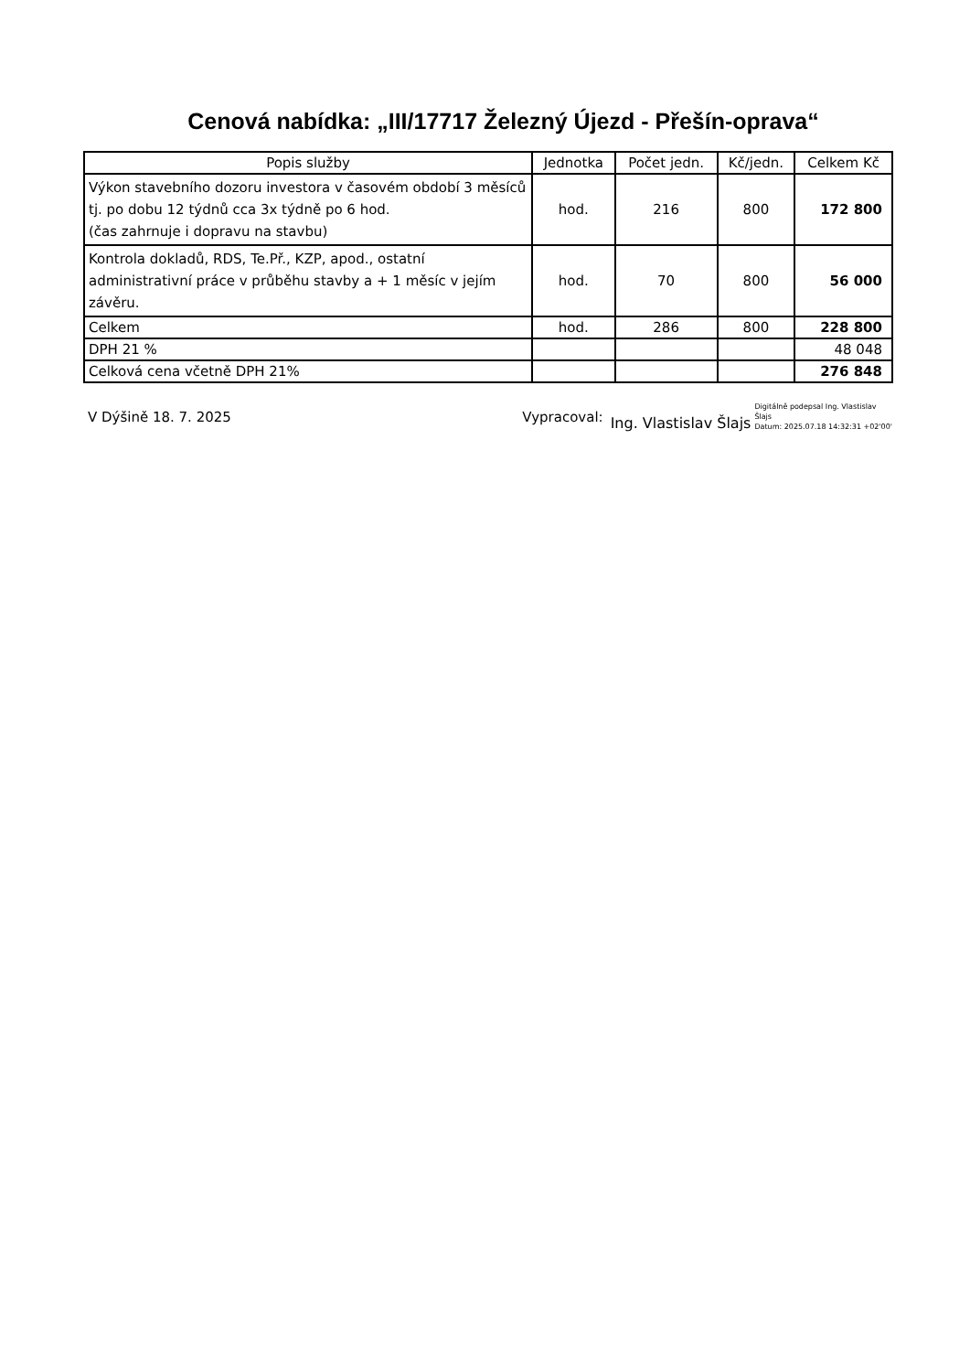Cenová nabídka: „III/17717 Železný Újezd - Přešín-oprava“
| Popis služby | Jednotka | Počet jedn. | Kč/jedn. | Celkem Kč |
| --- | --- | --- | --- | --- |
| Výkon stavebního dozoru investora v časovém období 3 měsíců tj. po dobu 12 týdnů cca 3x týdně po 6 hod. (čas zahrnuje i dopravu na stavbu) | hod. | 216 | 800 | 172 800 |
| Kontrola dokladů, RDS, Te.Př., KZP, apod., ostatní administrativní práce v průběhu stavby a + 1 měsíc v jejím závěru. | hod. | 70 | 800 | 56 000 |
| Celkem | hod. | 286 | 800 | 228 800 |
| DPH 21 % | | | | 48 048 |
| Celková cena včetně DPH 21% | | | | 276 848 |
V Dýšině 18. 7. 2025 Vypracoval: Ing. Vlastislav Šlajs
Digitálně podepsal Ing. Vlastislav
Šlajs
Datum: 2025.07.18 14:32:31 +02'00'